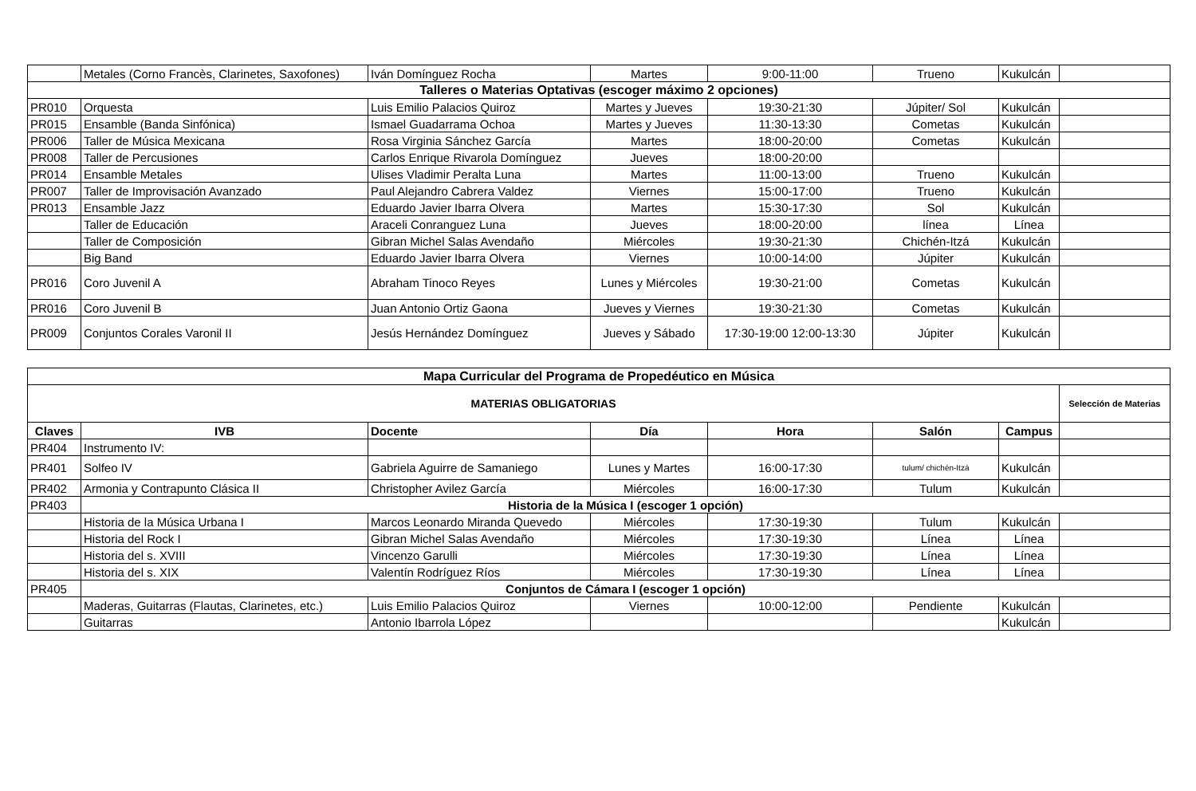| | Metales (Corno Francès, Clarinetes, Saxofones) | Iván Domínguez Rocha | Martes | 9:00-11:00 | Trueno | Kukulcán | |
| Talleres o Materias Optativas (escoger máximo 2 opciones) | | | | | | | |
| PR010 | Orquesta | Luis Emilio Palacios Quiroz | Martes y Jueves | 19:30-21:30 | Júpiter/ Sol | Kukulcán | |
| PR015 | Ensamble (Banda Sinfónica) | Ismael Guadarrama Ochoa | Martes y Jueves | 11:30-13:30 | Cometas | Kukulcán | |
| PR006 | Taller de Música Mexicana | Rosa Virginia Sánchez García | Martes | 18:00-20:00 | Cometas | Kukulcán | |
| PR008 | Taller de Percusiones | Carlos Enrique Rivarola Domínguez | Jueves | 18:00-20:00 | | | |
| PR014 | Ensamble Metales | Ulises Vladimir Peralta Luna | Martes | 11:00-13:00 | Trueno | Kukulcán | |
| PR007 | Taller de Improvisación Avanzado | Paul Alejandro Cabrera Valdez | Viernes | 15:00-17:00 | Trueno | Kukulcán | |
| PR013 | Ensamble Jazz | Eduardo Javier Ibarra Olvera | Martes | 15:30-17:30 | Sol | Kukulcán | |
| | Taller de Educación | Araceli Conranguez Luna | Jueves | 18:00-20:00 | línea | Línea | |
| | Taller de Composición | Gibran Michel Salas Avendaño | Miércoles | 19:30-21:30 | Chichén-Itzá | Kukulcán | |
| | Big Band | Eduardo Javier Ibarra Olvera | Viernes | 10:00-14:00 | Júpiter | Kukulcán | |
| PR016 | Coro Juvenil A | Abraham Tinoco Reyes | Lunes y Miércoles | 19:30-21:00 | Cometas | Kukulcán | |
| PR016 | Coro Juvenil B | Juan Antonio Ortiz Gaona | Jueves y Viernes | 19:30-21:30 | Cometas | Kukulcán | |
| PR009 | Conjuntos Corales Varonil II | Jesús Hernández Domínguez | Jueves y Sábado | 17:30-19:00 12:00-13:30 | Júpiter | Kukulcán | |
| Mapa Curricular del Programa de Propedéutico en Música | | | | | | | |
| MATERIAS OBLIGATORIAS | | | | | | | Selección de Materias |
| Claves | IVB | Docente | Día | Hora | Salón | Campus | |
| PR404 | Instrumento IV: | | | | | | |
| PR401 | Solfeo IV | Gabriela Aguirre de Samaniego | Lunes y Martes | 16:00-17:30 | tulum/ chichén-Itzá | Kukulcán | |
| PR402 | Armonia y Contrapunto Clásica II | Christopher Avilez García | Miércoles | 16:00-17:30 | Tulum | Kukulcán | |
| PR403 | Historia de la Música I (escoger 1 opción) | | | | | | |
| | Historia de la Música Urbana I | Marcos Leonardo Miranda Quevedo | Miércoles | 17:30-19:30 | Tulum | Kukulcán | |
| | Historia del Rock I | Gibran Michel Salas Avendaño | Miércoles | 17:30-19:30 | Línea | Línea | |
| | Historia del s. XVIII | Vincenzo Garulli | Miércoles | 17:30-19:30 | Línea | Línea | |
| | Historia del s. XIX | Valentín Rodríguez Ríos | Miércoles | 17:30-19:30 | Línea | Línea | |
| PR405 | Conjuntos de Cámara I (escoger 1 opción) | | | | | | |
| | Maderas, Guitarras (Flautas, Clarinetes, etc.) | Luis Emilio Palacios Quiroz | Viernes | 10:00-12:00 | Pendiente | Kukulcán | |
| | Guitarras | Antonio Ibarrola López | | | | Kukulcán | |